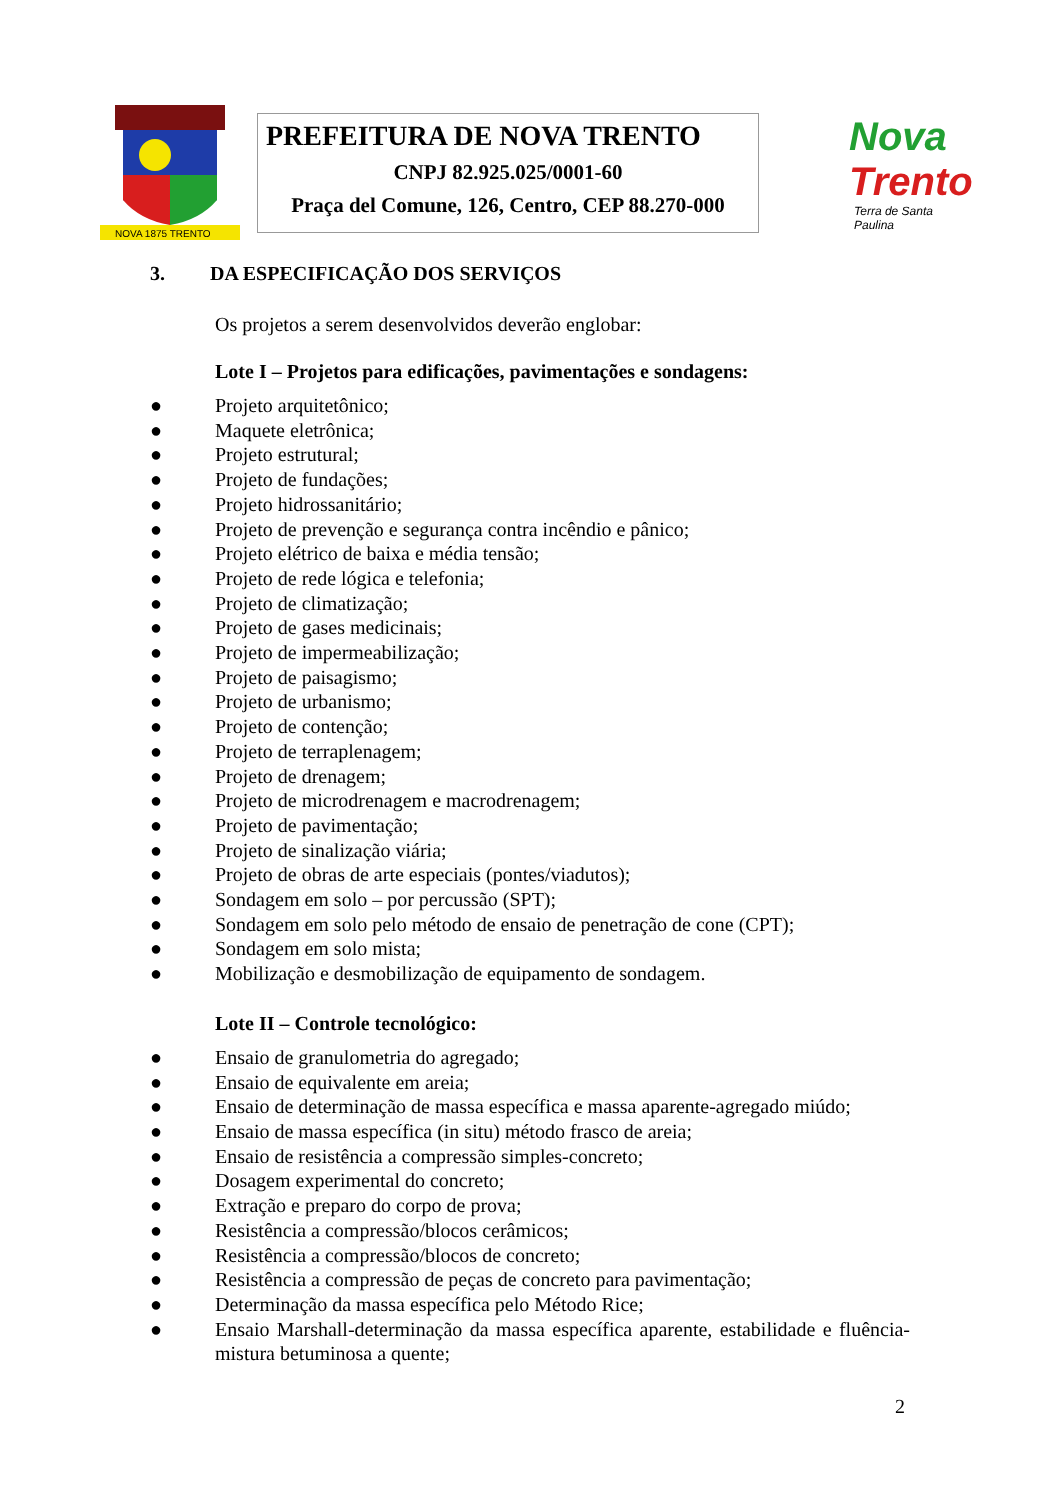NOVA 1875 TRENTO
PREFEITURA DE NOVA TRENTO
CNPJ 82.925.025/0001-60
Praça del Comune, 126, Centro, CEP 88.270-000
Nova
Trento
Terra de Santa Paulina
3. DA ESPECIFICAÇÃO DOS SERVIÇOS
Os projetos a serem desenvolvidos deverão englobar:
Lote I – Projetos para edificações, pavimentações e sondagens:
● Projeto arquitetônico;
● Maquete eletrônica;
● Projeto estrutural;
● Projeto de fundações;
● Projeto hidrossanitário;
● Projeto de prevenção e segurança contra incêndio e pânico;
● Projeto elétrico de baixa e média tensão;
● Projeto de rede lógica e telefonia;
● Projeto de climatização;
● Projeto de gases medicinais;
● Projeto de impermeabilização;
● Projeto de paisagismo;
● Projeto de urbanismo;
● Projeto de contenção;
● Projeto de terraplenagem;
● Projeto de drenagem;
● Projeto de microdrenagem e macrodrenagem;
● Projeto de pavimentação;
● Projeto de sinalização viária;
● Projeto de obras de arte especiais (pontes/viadutos);
● Sondagem em solo – por percussão (SPT);
● Sondagem em solo pelo método de ensaio de penetração de cone (CPT);
● Sondagem em solo mista;
● Mobilização e desmobilização de equipamento de sondagem.
Lote II – Controle tecnológico:
● Ensaio de granulometria do agregado;
● Ensaio de equivalente em areia;
● Ensaio de determinação de massa específica e massa aparente-agregado miúdo;
● Ensaio de massa específica (in situ) método frasco de areia;
● Ensaio de resistência a compressão simples-concreto;
● Dosagem experimental do concreto;
● Extração e preparo do corpo de prova;
● Resistência a compressão/blocos cerâmicos;
● Resistência a compressão/blocos de concreto;
● Resistência a compressão de peças de concreto para pavimentação;
● Determinação da massa específica pelo Método Rice;
● Ensaio Marshall-determinação da massa específica aparente, estabilidade e fluência-mistura betuminosa a quente;
2